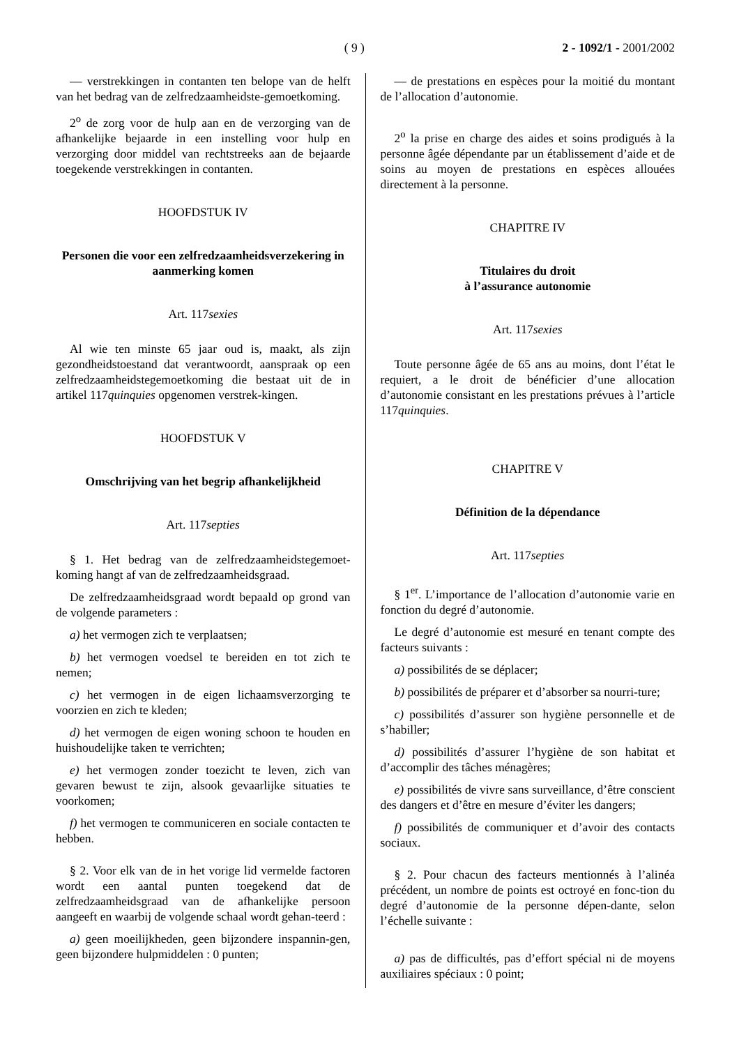( 9 ) 2 - 1092/1 - 2001/2002
— verstrekkingen in contanten ten belope van de helft van het bedrag van de zelfredzaamheidste-gemoetkoming.
2<sup>o</sup> de zorg voor de hulp aan en de verzorging van de afhankelijke bejaarde in een instelling voor hulp en verzorging door middel van rechtstreeks aan de bejaarde toegekende verstrekkingen in contanten.
HOOFDSTUK IV
Personen die voor een zelfredzaamheidsverzekering in aanmerking komen
Art. 117sexies
Al wie ten minste 65 jaar oud is, maakt, als zijn gezondheidstoestand dat verantwoordt, aanspraak op een zelfredzaamheidstegemoetkoming die bestaat uit de in artikel 117quinquies opgenomen verstrek-kingen.
HOOFDSTUK V
Omschrijving van het begrip afhankelijkheid
Art. 117septies
§ 1. Het bedrag van de zelfredzaamheidstegemoet-koming hangt af van de zelfredzaamheidsgraad.
De zelfredzaamheidsgraad wordt bepaald op grond van de volgende parameters :
a) het vermogen zich te verplaatsen;
b) het vermogen voedsel te bereiden en tot zich te nemen;
c) het vermogen in de eigen lichaamsverzorging te voorzien en zich te kleden;
d) het vermogen de eigen woning schoon te houden en huishoudelijke taken te verrichten;
e) het vermogen zonder toezicht te leven, zich van gevaren bewust te zijn, alsook gevaarlijke situaties te voorkomen;
f) het vermogen te communiceren en sociale contacten te hebben.
§ 2. Voor elk van de in het vorige lid vermelde factoren wordt een aantal punten toegekend dat de zelfredzaamheidsgraad van de afhankelijke persoon aangeeft en waarbij de volgende schaal wordt gehan-teerd :
a) geen moeilijkheden, geen bijzondere inspannin-gen, geen bijzondere hulpmiddelen : 0 punten;
— de prestations en espèces pour la moitié du montant de l’allocation d’autonomie.
2<sup>o</sup> la prise en charge des aides et soins prodigués à la personne âgée dépendante par un établissement d’aide et de soins au moyen de prestations en espèces allouées directement à la personne.
CHAPITRE IV
Titulaires du droit
à l’assurance autonomie
Art. 117sexies
Toute personne âgée de 65 ans au moins, dont l’état le requiert, a le droit de bénéficier d’une allocation d’autonomie consistant en les prestations prévues à l’article 117quinquies.
CHAPITRE V
Définition de la dépendance
Art. 117septies
§ 1<sup>er</sup>. L’importance de l’allocation d’autonomie varie en fonction du degré d’autonomie.
Le degré d’autonomie est mesuré en tenant compte des facteurs suivants :
a) possibilités de se déplacer;
b) possibilités de préparer et d’absorber sa nourri-ture;
c) possibilités d’assurer son hygiène personnelle et de s’habiller;
d) possibilités d’assurer l’hygiène de son habitat et d’accomplir des tâches ménagères;
e) possibilités de vivre sans surveillance, d’être conscient des dangers et d’être en mesure d’éviter les dangers;
f) possibilités de communiquer et d’avoir des contacts sociaux.
§ 2. Pour chacun des facteurs mentionnés à l’alinéa précédent, un nombre de points est octroyé en fonc-tion du degré d’autonomie de la personne dépen-dante, selon l’échelle suivante :
a) pas de difficultés, pas d’effort spécial ni de moyens auxiliaires spéciaux : 0 point;